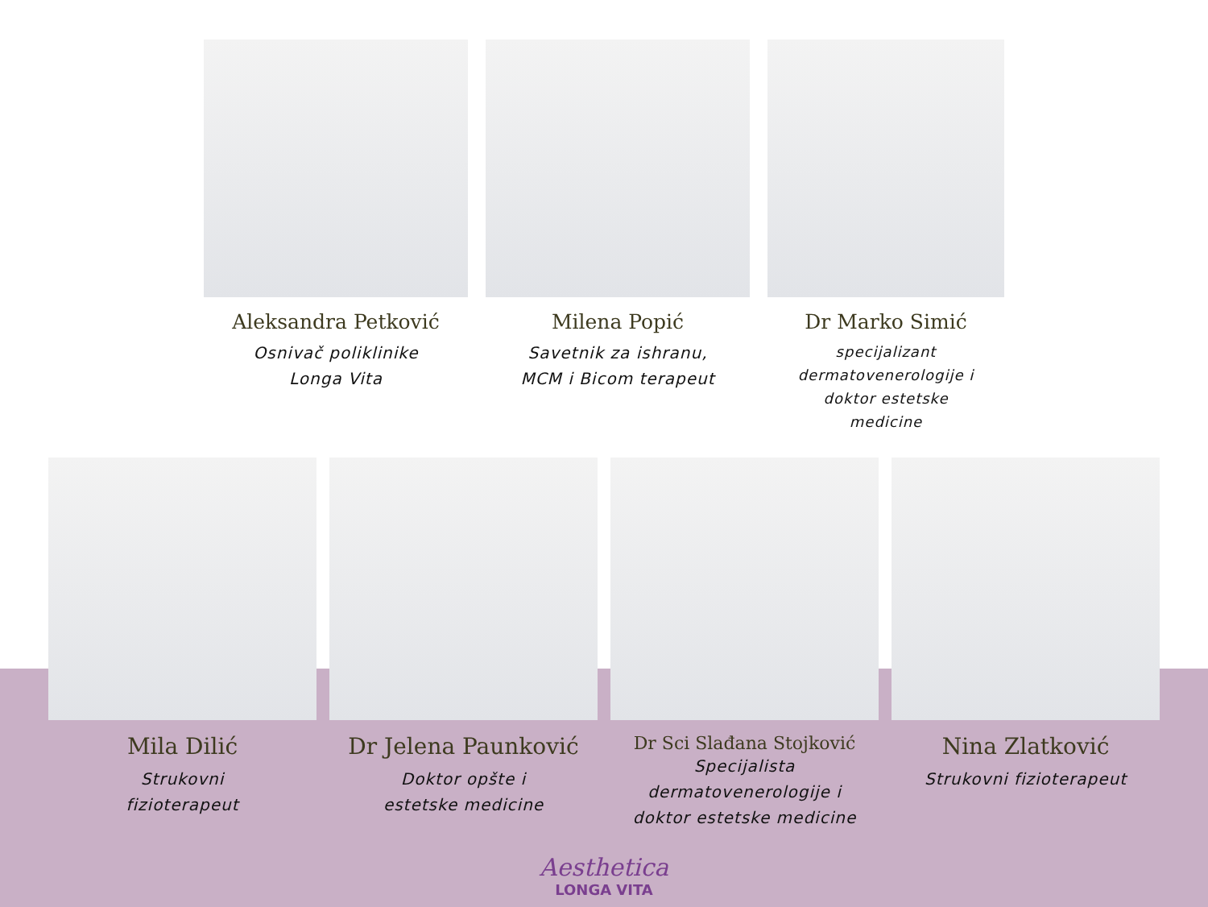Aleksandra Petković
Osnivač polikl­inike
Longa Vita
Milena Popić
Savetnik za ishranu,
MCM i Bicom terapeut
Dr Marko Simić
specijalizant
dermatovenerologije i
doktor estetske
medicine
Mila Dilić
Strukovni
fizioterapeut
Dr Jelena Paunković
Doktor opšte i
estetske medicine
Dr Sci Slađana Stojković
Specijalista
dermatovenerologije i
doktor estetske medicine
Nina Zlatković
Strukovni fizioterapeut
Aesthetica
LONGA VITA